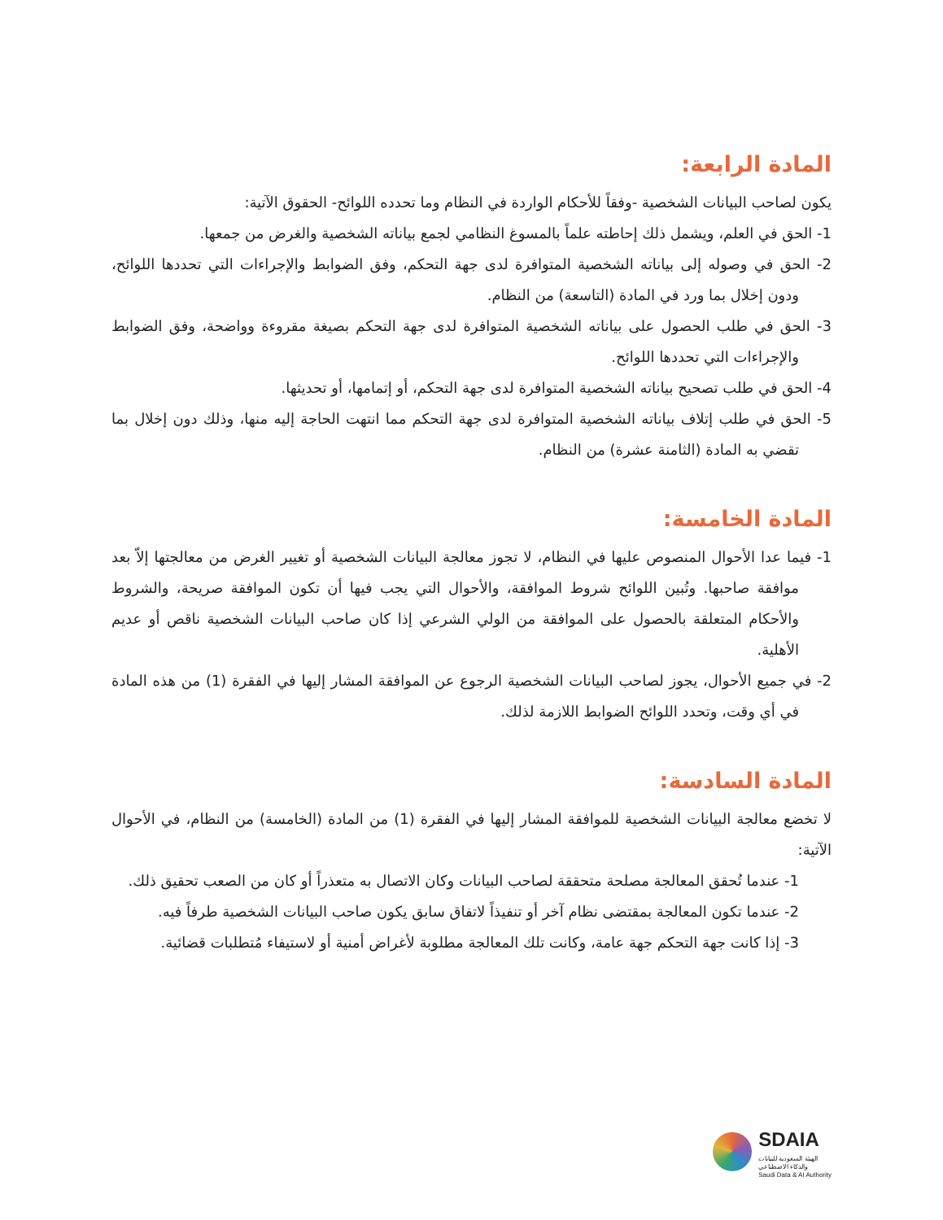المادة الرابعة:
يكون لصاحب البيانات الشخصية -وفقاً للأحكام الواردة في النظام وما تحدده اللوائح- الحقوق الآتية:
1- الحق في العلم، ويشمل ذلك إحاطته علماً بالمسوغ النظامي لجمع بياناته الشخصية والغرض من جمعها.
2- الحق في وصوله إلى بياناته الشخصية المتوافرة لدى جهة التحكم، وفق الضوابط والإجراءات التي تحددها اللوائح، ودون إخلال بما ورد في المادة (التاسعة) من النظام.
3- الحق في طلب الحصول على بياناته الشخصية المتوافرة لدى جهة التحكم بصيغة مقروءة وواضحة، وفق الضوابط والإجراءات التي تحددها اللوائح.
4- الحق في طلب تصحيح بياناته الشخصية المتوافرة لدى جهة التحكم، أو إتمامها، أو تحديثها.
5- الحق في طلب إتلاف بياناته الشخصية المتوافرة لدى جهة التحكم مما انتهت الحاجة إليه منها، وذلك دون إخلال بما تقضي به المادة (الثامنة عشرة) من النظام.
المادة الخامسة:
1- فيما عدا الأحوال المنصوص عليها في النظام، لا تجوز معالجة البيانات الشخصية أو تغيير الغرض من معالجتها إلاّ بعد موافقة صاحبها. وتُبين اللوائح شروط الموافقة، والأحوال التي يجب فيها أن تكون الموافقة صريحة، والشروط والأحكام المتعلقة بالحصول على الموافقة من الولي الشرعي إذا كان صاحب البيانات الشخصية ناقص أو عديم الأهلية.
2- في جميع الأحوال، يجوز لصاحب البيانات الشخصية الرجوع عن الموافقة المشار إليها في الفقرة (1) من هذه المادة في أي وقت، وتحدد اللوائح الضوابط اللازمة لذلك.
المادة السادسة:
لا تخضع معالجة البيانات الشخصية للموافقة المشار إليها في الفقرة (1) من المادة (الخامسة) من النظام، في الأحوال الآتية:
1- عندما تُحقق المعالجة مصلحة متحققة لصاحب البيانات وكان الاتصال به متعذراً أو كان من الصعب تحقيق ذلك.
2- عندما تكون المعالجة بمقتضى نظام آخر أو تنفيذاً لاتفاق سابق يكون صاحب البيانات الشخصية طرفاً فيه.
3- إذا كانت جهة التحكم جهة عامة، وكانت تلك المعالجة مطلوبة لأغراض أمنية أو لاستيفاء مُتطلبات قضائية.
SDAIA
الهيئة السعودية للبيانات
والذكاء الاصطناعي
Saudi Data & AI Authority